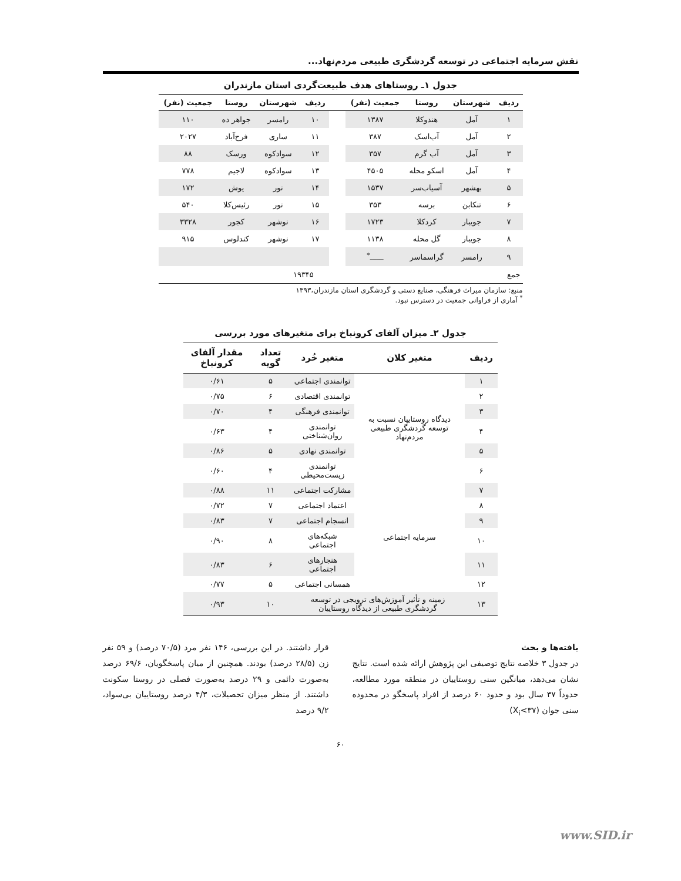نقش سرمایه اجتماعی در توسعه گردشگری طبیعی مردم‌نهاد...
جدول ۱ـ روستاهای هدف طبیعت‌گردی استان مازندران
| ردیف | شهرستان | روستا | جمعیت (نفر) | | ردیف | شهرستان | روستا | جمعیت (نفر) |
| --- | --- | --- | --- | --- | --- | --- | --- | --- |
| ۱ | آمل | هندوکلا | ۱۳۸۷ | | ۱۰ | رامسر | جواهر ده | ۱۱۰ |
| ۲ | آمل | آب‌اسک | ۳۸۷ | | ۱۱ | ساری | فرح‌آباد | ۲۰۲۷ |
| ۳ | آمل | آب گرم | ۳۵۷ | | ۱۲ | سوادکوه | ورسک | ۸۸ |
| ۴ | آمل | اسکو محله | ۴۵۰۵ | | ۱۳ | سوادکوه | لاجیم | ۷۷۸ |
| ۵ | بهشهر | آسیاب‌سر | ۱۵۳۷ | | ۱۴ | نور | یوش | ۱۷۲ |
| ۶ | تنکابن | برسه | ۳۵۳ | | ۱۵ | نور | رئیس‌کلا | ۵۴۰ |
| ۷ | جویبار | کردکلا | ۱۷۲۳ | | ۱۶ | نوشهر | کجور | ۳۳۲۸ |
| ۸ | جویبار | گل محله | ۱۱۳۸ | | ۱۷ | نوشهر | کندلوس | ۹۱۵ |
| ۹ | رامسر | گراسماسر | ــــــ<sup>*</sup> | | | | | |
| جمع | | ۱۹۳۴۵ | | | | | | |
منبع: سازمان میراث فرهنگی، صنایع دستی و گردشگری استان مازندران،۱۳۹۳
<sup>*</sup> آماری از فراوانی جمعیت در دسترس نبود.
جدول ۲ـ میزان آلفای کرونباخ برای متغیرهای مورد بررسی
| ردیف | متغیر کلان | متغیر خُرد | تعداد گویه | مقدار آلفای کرونباخ |
| --- | --- | --- | --- | --- |
| ۱ | دیدگاه روستاییان نسبت به توسعه گردشگری طبیعی مردم‌نهاد | توانمندی اجتماعی | ۵ | ۰/۶۱ |
| ۲ | | توانمندی اقتصادی | ۶ | ۰/۷۵ |
| ۳ | | توانمندی فرهنگی | ۴ | ۰/۷۰ |
| ۴ | | توانمندی روان‌شناختی | ۴ | ۰/۶۳ |
| ۵ | | توانمندی نهادی | ۵ | ۰/۸۶ |
| ۶ | | توانمندی زیست‌محیطی | ۴ | ۰/۶۰ |
| ۷ | سرمایه اجتماعی | مشارکت اجتماعی | ۱۱ | ۰/۸۸ |
| ۸ | | اعتماد اجتماعی | ۷ | ۰/۷۲ |
| ۹ | | انسجام اجتماعی | ۷ | ۰/۸۳ |
| ۱۰ | | شبکه‌های اجتماعی | ۸ | ۰/۹۰ |
| ۱۱ | | هنجارهای اجتماعی | ۶ | ۰/۸۳ |
| ۱۲ | | همسانی اجتماعی | ۵ | ۰/۷۷ |
| ۱۳ | زمینه و تأثیر آموزش‌های ترویجی در توسعه گردشگری طبیعی از دیدگاه روستاییان | | ۱۰ | ۰/۹۳ |
یافته‌ها و بحث
در جدول ۳ خلاصه نتایج توصیفی این پژوهش ارائه شده است. نتایج نشان می‌دهد، میانگین سنی روستاییان در منطقه مورد مطالعه، حدوداً ۳۷ سال بود و حدود ۶۰ درصد از افراد پاسخگو در محدوده سنی جوان (X<sub>i</sub><۳۷)
قرار داشتند. در این بررسی، ۱۴۶ نفر مرد (۷۰/۵ درصد) و ۵۹ نفر زن (۲۸/۵ درصد) بودند. همچنین از میان پاسخگویان، ۶۹/۶ درصد به‌صورت دائمی و ۲۹ درصد به‌صورت فصلی در روستا سکونت داشتند. از منظر میزان تحصیلات، ۴/۳ درصد روستاییان بی‌سواد، ۹/۲ درصد
۶۰
www.SID.ir